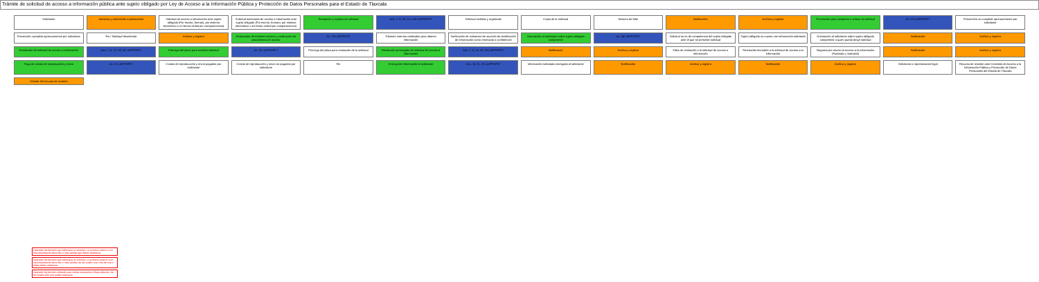Trámite de solicitud de acceso a información pública ante sujeto obligado por Ley de Acceso a la Información Pública y Protección de Datos Personales para el Estado de Tlaxcala
Solicitante
Asesoría y orientación a particulares
Solicitud de acceso a información ante sujeto obligado (Por escrito, formato, por sistema electrónico o en forma verbal por comparecencia)
Solicitud asesorada de acceso a información ante sujeto obligado (Por escrito, formato, por sistema electrónico o en forma verbal por comparecencia)
Recepción y registro de solicitud
Arts. 7, 8, 29, 31 a 34 LAIPPDPET
Solicitud recibida y registrada
Copia de la solicitud
Número de folio
Notificación
Archivo y registro
Prevención para completar o aclarar la solicitud
Art. 33 LAIPPDPET
Prevención no cumplida oportunamente por solicitante
Prevención cumplida oportunamente por solicitante
Fin / Solicitud desechada
Archivo y registro
Realización de trámites internos y verificación de procedencia de acceso
Art. 29 LAIPPDPET
Trámites internos realizados para obtener información
Verificación de existencia de acuerdo de clasificación de información como reservada o confidencial
Orientación al solicitante sobre sujeto obligado competente
Art. 34 LAIPPDPET
Solicitud no es de competencia del sujeto obligado ante el que se presentó solicitud
Sujeto obligado no cuenta con información solicitada
Orientación al solicitante sobre sujeto obligado competente a quien pueda dirigir solicitud
Notificación
Archivo y registro
Resolución de solicitud de acceso a información
Arts. 7, 8, 13, 29, 35 LAIPPDPET
Prórroga del plazo para resolver solicitud
Art. 35 LAIPPDPET
Prórroga del plazo para resolución de la solicitud
Resolución prorrogada de solicitud de acceso a información
Arts. 7, 8, 13, 29, 35 LAIPPDPET
Notificación
Archivo y registro
Falta de resolución a la solicitud de acceso a información
Resolución favorable a la solicitud de acceso a la información
Negativa por escrito al acceso a la información (Fundada y motivada)
Notificación
Archivo y registro
Pago de costos de reproducción y envío
Art. 13 LAIPPDPET
Costos de reproducción y envío pagados por solicitante
Costos de reproducción y envío no pagados por solicitante
Fin
Entrega de información al solicitante
Arts. 13, 31, 33 LAIPPDPET
Información solicitada entregada al solicitante
Notificación
Archivo y registro
Notificación
Archivo y registro
Solicitante o representante legal
Recurso de revisión ante Comisión de Acceso a la Información Pública y Protección de Datos Personales del Estado de Tlaxcala
Trámite del recurso de revisión
Operador de decisión que indica que un proceso, un proceso externo o un insumo/producto tiene dos o más salidas que deben realizarse.
Operador de decisión que indica que un proceso, un proceso externo o un insumo/producto tiene dos o más salidas, de las cuales una, más de una o todas deben realizarse.
Operador de decisión utilizado para indicar escenarios o flujos alternos, de los cuales sólo uno puede realizarse.